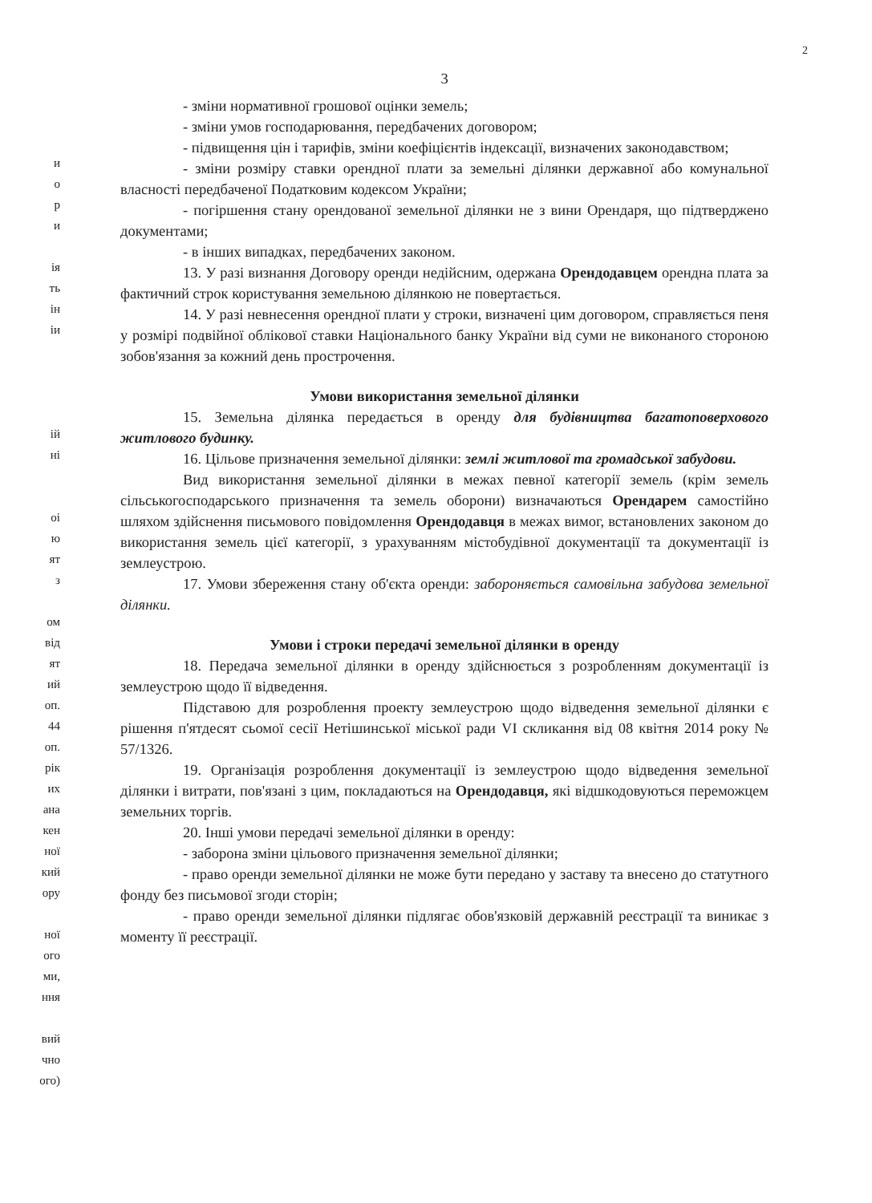2
и
о
р
и
ія
ть
ін
іи
ій
ні
оі
ю
ят
з
ом
від
ят
ий
оп.
44
оп.
рік
их
ана
кен
ної
кий
ору
ної
ого
ми,
ння
вий
чно
ого)
3
- зміни нормативної грошової оцінки земель;
- зміни умов господарювання, передбачених договором;
- підвищення цін і тарифів, зміни коефіцієнтів індексації, визначених законодавством;
- зміни розміру ставки орендної плати за земельні ділянки державної або комунальної власності передбаченої Податковим кодексом України;
- погіршення стану орендованої земельної ділянки не з вини Орендаря, що підтверджено документами;
- в інших випадках, передбачених законом.
13. У разі визнання Договору оренди недійсним, одержана Орендодавцем орендна плата за фактичний строк користування земельною ділянкою не повертається.
14. У разі невнесення орендної плати у строки, визначені цим договором, справляється пеня у розмірі подвійної облікової ставки Національного банку України від суми не виконаного стороною зобов'язання за кожний день прострочення.
Умови використання земельної ділянки
15. Земельна ділянка передається в оренду для будівництва багатоповерхового житлового будинку.
16. Цільове призначення земельної ділянки: землі житлової та громадської забудови.
Вид використання земельної ділянки в межах певної категорії земель (крім земель сільськогосподарського призначення та земель оборони) визначаються Орендарем самостійно шляхом здійснення письмового повідомлення Орендодавця в межах вимог, встановлених законом до використання земель цієї категорії, з урахуванням містобудівної документації та документації із землеустрою.
17. Умови збереження стану об'єкта оренди: забороняється самовільна забудова земельної ділянки.
Умови і строки передачі земельної ділянки в оренду
18. Передача земельної ділянки в оренду здійснюється з розробленням документації із землеустрою щодо її відведення.
Підставою для розроблення проекту землеустрою щодо відведення земельної ділянки є рішення п'ятдесят сьомої сесії Нетішинської міської ради VI скликання від 08 квітня 2014 року № 57/1326.
19. Організація розроблення документації із землеустрою щодо відведення земельної ділянки і витрати, пов'язані з цим, покладаються на Орендодавця, які відшкодовуються переможцем земельних торгів.
20. Інші умови передачі земельної ділянки в оренду:
- заборона зміни цільового призначення земельної ділянки;
- право оренди земельної ділянки не може бути передано у заставу та внесено до статутного фонду без письмової згоди сторін;
- право оренди земельної ділянки підлягає обов'язковій державній реєстрації та виникає з моменту її реєстрації.